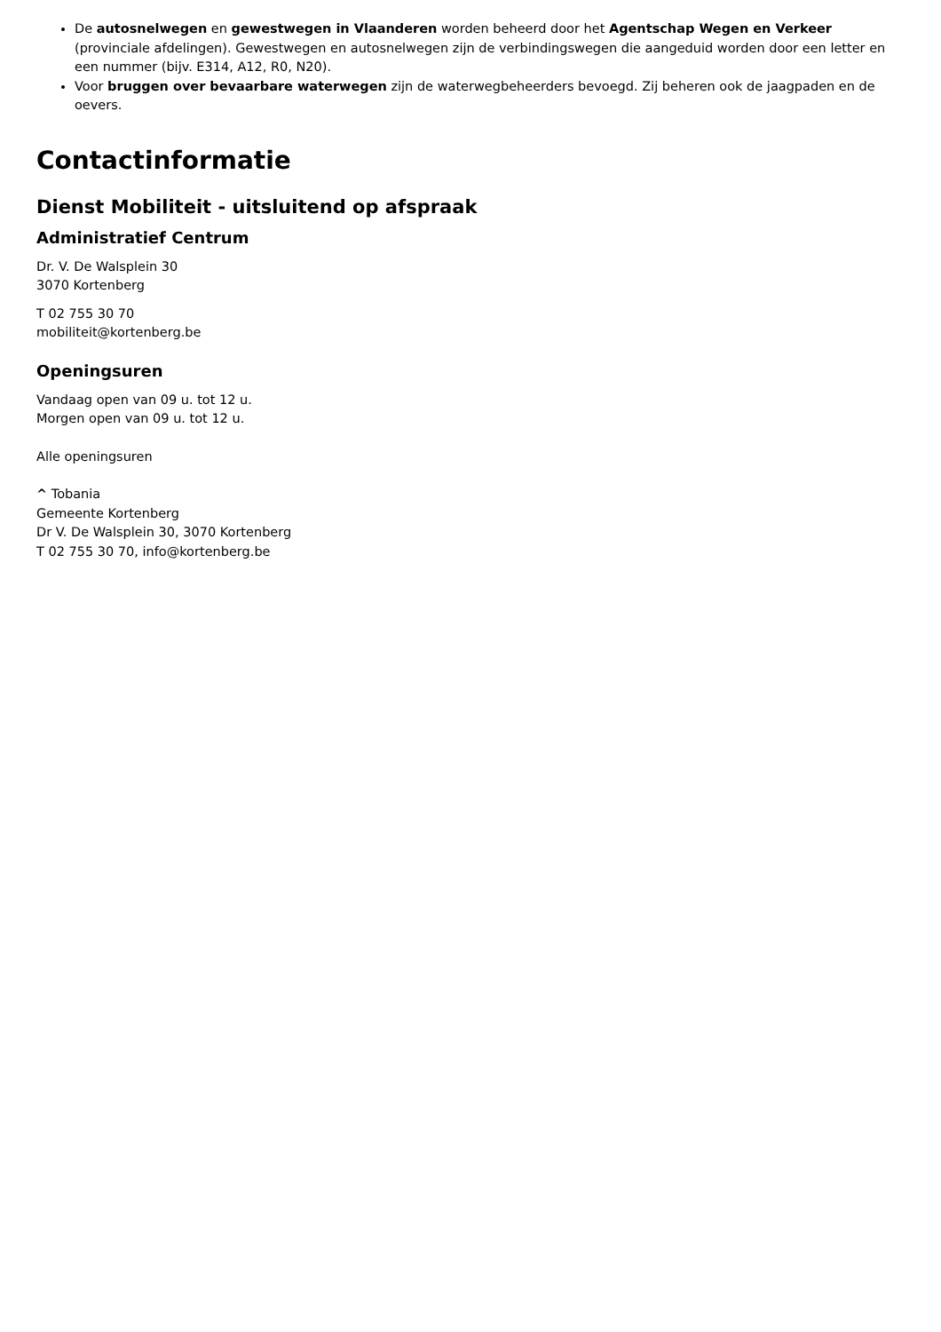De autosnelwegen en gewestwegen in Vlaanderen worden beheerd door het Agentschap Wegen en Verkeer (provinciale afdelingen). Gewestwegen en autosnelwegen zijn de verbindingswegen die aangeduid worden door een letter en een nummer (bijv. E314, A12, R0, N20).
Voor bruggen over bevaarbare waterwegen zijn de waterwegbeheerders bevoegd. Zij beheren ook de jaagpaden en de oevers.
Contactinformatie
Dienst Mobiliteit - uitsluitend op afspraak
Administratief Centrum
Dr. V. De Walsplein 30
3070 Kortenberg
T 02 755 30 70
mobiliteit@kortenberg.be
Openingsuren
Vandaag open van 09 u. tot 12 u.
Morgen open van 09 u. tot 12 u.
Alle openingsuren
^ Tobania
Gemeente Kortenberg
Dr V. De Walsplein 30, 3070 Kortenberg
T 02 755 30 70, info@kortenberg.be